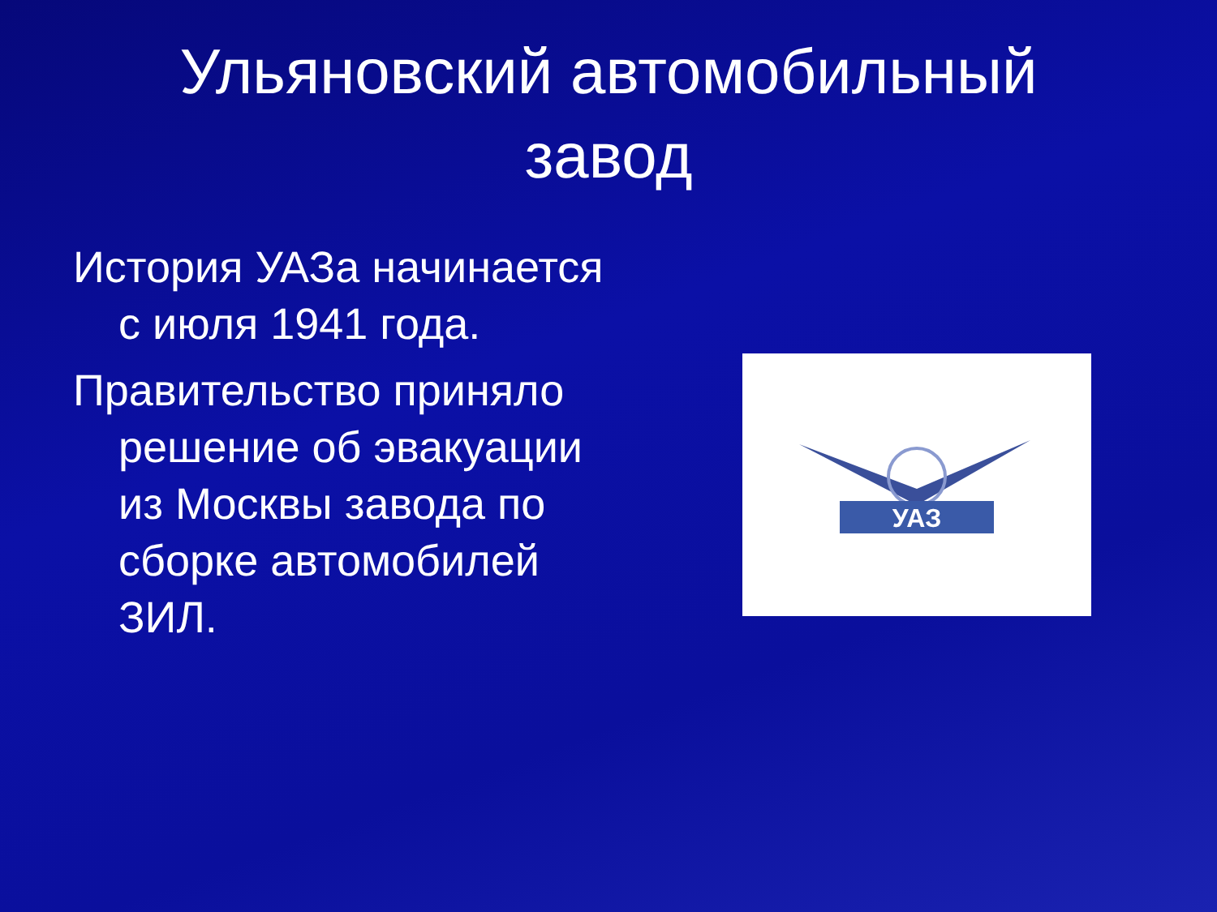Ульяновский автомобильный
завод
История УАЗа начинается с июля 1941 года.
Правительство приняло решение об эвакуации из Москвы завода по сборке автомобилей ЗИЛ.
УАЗ